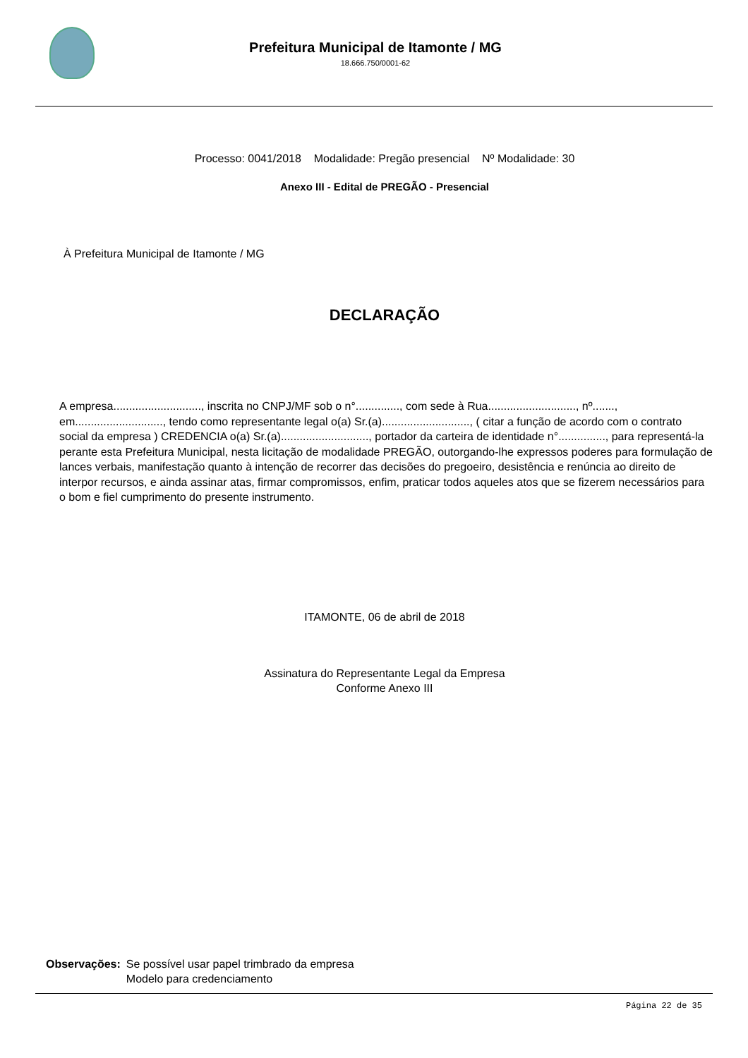Prefeitura Municipal de Itamonte / MG
18.666.750/0001-62
Processo: 0041/2018 Modalidade: Pregão presencial Nº Modalidade: 30
Anexo III - Edital de PREGÃO - Presencial
À Prefeitura Municipal de Itamonte / MG
DECLARAÇÃO
A empresa............................, inscrita no CNPJ/MF sob o n°.............., com sede à Rua............................, nº......., em............................, tendo como representante legal o(a) Sr.(a)............................, ( citar a função de acordo com o contrato social da empresa ) CREDENCIA o(a) Sr.(a)............................, portador da carteira de identidade n°..............., para representá-la perante esta Prefeitura Municipal, nesta licitação de modalidade PREGÃO, outorgando-lhe expressos poderes para formulação de lances verbais, manifestação quanto à intenção de recorrer das decisões do pregoeiro, desistência e renúncia ao direito de interpor recursos, e ainda assinar atas, firmar compromissos, enfim, praticar todos aqueles atos que se fizerem necessários para o bom e fiel cumprimento do presente instrumento.
ITAMONTE, 06 de abril de 2018
Assinatura do Representante Legal da Empresa
Conforme Anexo III
Observações: Se possível usar papel trimbrado da empresa
Modelo para credenciamento
Página 22 de 35